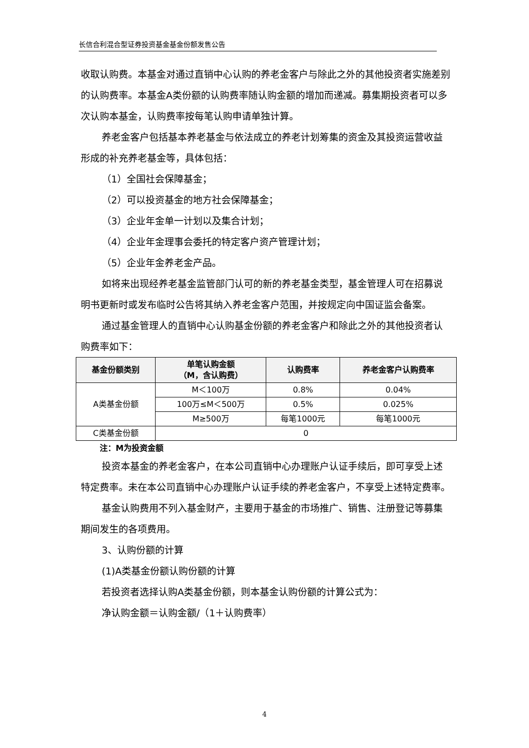长信合利混合型证券投资基金基金份额发售公告
收取认购费。本基金对通过直销中心认购的养老金客户与除此之外的其他投资者实施差别的认购费率。本基金A类份额的认购费率随认购金额的增加而递减。募集期投资者可以多次认购本基金，认购费率按每笔认购申请单独计算。
养老金客户包括基本养老基金与依法成立的养老计划筹集的资金及其投资运营收益形成的补充养老基金等，具体包括：
（1）全国社会保障基金；
（2）可以投资基金的地方社会保障基金；
（3）企业年金单一计划以及集合计划；
（4）企业年金理事会委托的特定客户资产管理计划；
（5）企业年金养老金产品。
如将来出现经养老基金监管部门认可的新的养老基金类型，基金管理人可在招募说明书更新时或发布临时公告将其纳入养老金客户范围，并按规定向中国证监会备案。
通过基金管理人的直销中心认购基金份额的养老金客户和除此之外的其他投资者认购费率如下：
| 基金份额类别 | 单笔认购金额 （M，含认购费） | 认购费率 | 养老金客户认购费率 |
| --- | --- | --- | --- |
| A类基金份额 | M＜100万 | 0.8% | 0.04% |
| | 100万≤M＜500万 | 0.5% | 0.025% |
| | M≥500万 | 每笔1000元 | 每笔1000元 |
| C类基金份额 | 0 | | |
注：M为投资金额
投资本基金的养老金客户，在本公司直销中心办理账户认证手续后，即可享受上述特定费率。未在本公司直销中心办理账户认证手续的养老金客户，不享受上述特定费率。
基金认购费用不列入基金财产，主要用于基金的市场推广、销售、注册登记等募集期间发生的各项费用。
3、认购份额的计算
(1)A类基金份额认购份额的计算
若投资者选择认购A类基金份额，则本基金认购份额的计算公式为：
净认购金额＝认购金额/（1＋认购费率）
4